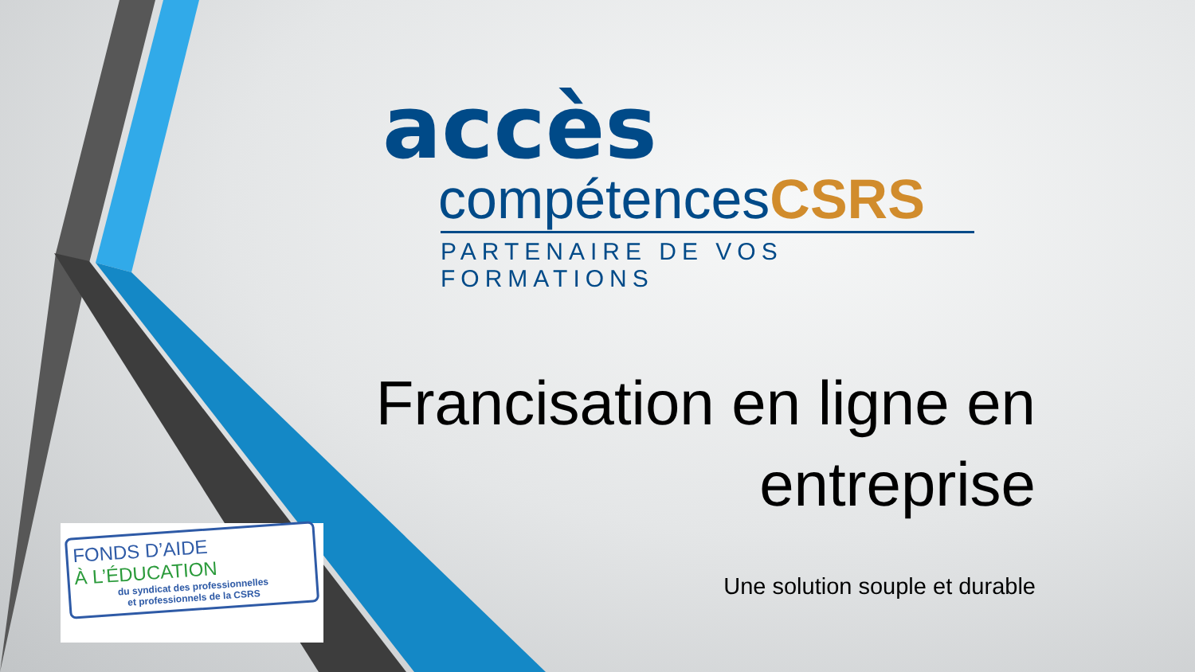accès
compétencesCSRS
PARTENAIRE DE VOS FORMATIONS
Francisation en ligne en
entreprise
Une solution souple et durable
FONDS D’AIDE
À L’ÉDUCATION
du syndicat des professionnelles
et professionnels de la CSRS